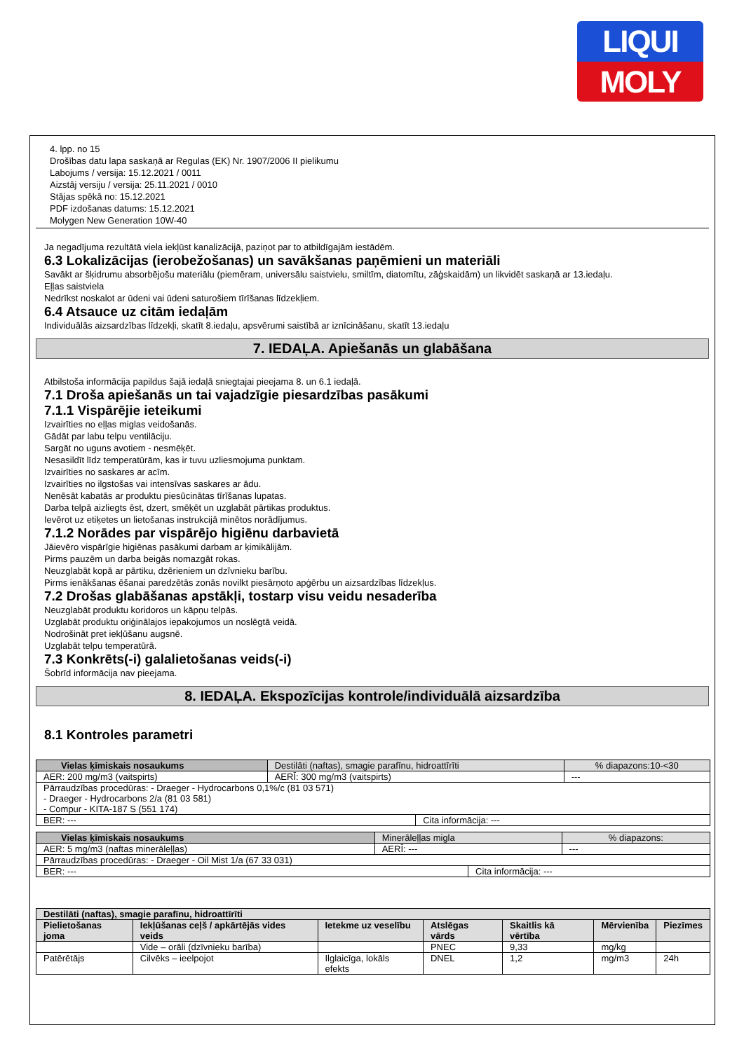LIQUI
MOLY
4. lpp. no 15
Drošības datu lapa saskaņā ar Regulas (EK) Nr. 1907/2006 II pielikumu
Labojums / versija: 15.12.2021 / 0011
Aizstāj versiju / versija: 25.11.2021 / 0010
Stājas spēkā no: 15.12.2021
PDF izdošanas datums: 15.12.2021
Molygen New Generation 10W-40
Ja negadījuma rezultātā viela iekļūst kanalizācijā, paziņot par to atbildīgajām iestādēm.
6.3 Lokalizācijas (ierobežošanas) un savākšanas paņēmieni un materiāli
Savākt ar šķidrumu absorbējošu materiālu (piemēram, universālu saistvielu, smiltīm, diatomītu, zāģskaidām) un likvidēt saskaņā ar 13.iedaļu.
Eļļas saistviela
Nedrīkst noskalot ar ūdeni vai ūdeni saturošiem tīrīšanas līdzekļiem.
6.4 Atsauce uz citām iedaļām
Individuālās aizsardzības līdzekļi, skatīt 8.iedaļu, apsvērumi saistībā ar iznīcināšanu, skatīt 13.iedaļu
7. IEDAĻA. Apiešanās un glabāšana
Atbilstoša informācija papildus šajā iedaļā sniegtajai pieejama 8. un 6.1 iedaļā.
7.1 Droša apiešanās un tai vajadzīgie piesardzības pasākumi
7.1.1 Vispārējie ieteikumi
Izvairīties no eļļas miglas veidošanās.
Gādāt par labu telpu ventilāciju.
Sargāt no uguns avotiem - nesmēķēt.
Nesasildīt līdz temperatūrām, kas ir tuvu uzliesmojuma punktam.
Izvairīties no saskares ar acīm.
Izvairīties no ilgstošas vai intensīvas saskares ar ādu.
Nenēsāt kabatās ar produktu piesūcinātas tīrīšanas lupatas.
Darba telpā aizliegts ēst, dzert, smēķēt un uzglabāt pārtikas produktus.
Ievērot uz etiķetes un lietošanas instrukcijā minētos norādījumus.
7.1.2 Norādes par vispārējo higiēnu darbavietā
Jāievēro vispārīgie higiēnas pasākumi darbam ar ķimikālijām.
Pirms pauzēm un darba beigās nomazgāt rokas.
Neuzglabāt kopā ar pārtiku, dzērieniem un dzīvnieku barību.
Pirms ienākšanas ēšanai paredzētās zonās novilkt piesārņoto apģērbu un aizsardzības līdzekļus.
7.2 Drošas glabāšanas apstākļi, tostarp visu veidu nesaderība
Neuzglabāt produktu koridoros un kāpņu telpās.
Uzglabāt produktu oriģinālajos iepakojumos un noslēgtā veidā.
Nodrošināt pret iekļūšanu augsnē.
Uzglabāt telpu temperatūrā.
7.3 Konkrēts(-i) galalietošanas veids(-i)
Šobrīd informācija nav pieejama.
8. IEDAĻA. Ekspozīcijas kontrole/individuālā aizsardzība
8.1 Kontroles parametri
| Vielas ķīmiskais nosaukums | Destilāti (naftas), smagie parafīnu, hidroattīrīti | | | % diapazons:10-<30 |
| AER: 200 mg/m3 (vaitspirts) | | AERĪ: 300 mg/m3 (vaitspirts) | | --- |
| Pārraudzības procedūras: - Draeger - Hydrocarbons 0,1%/c (81 03 571) - Draeger - Hydrocarbons 2/a (81 03 581) - Compur - KITA-187 S (551 174) | | | | |
| BER: --- | | | Cita informācija: --- | |
| Vielas ķīmiskais nosaukums | Minerāleļļas migla | | | % diapazons: |
| AER: 5 mg/m3 (naftas minerāleļļas) | | AERĪ: --- | | --- |
| Pārraudzības procedūras: - Draeger - Oil Mist 1/a (67 33 031) | | | | |
| BER: --- | | | Cita informācija: --- | |
| Destilāti (naftas), smagie parafīnu, hidroattīrīti | | | | | | |
| --- | --- | --- | --- | --- | --- | --- |
| Pielietošanas joma | Iekļūšanas ceļš / apkārtējās vides veids | Ietekme uz veselību | Atslēgas vārds | Skaitlis kā vērtība | Mērvienība | Piezīmes |
| | Vide – orāli (dzīvnieku barība) | | PNEC | 9,33 | mg/kg | |
| Patērētājs | Cilvēks – ieelpojot | Ilglaicīga, lokāls efekts | DNEL | 1,2 | mg/m3 | 24h |